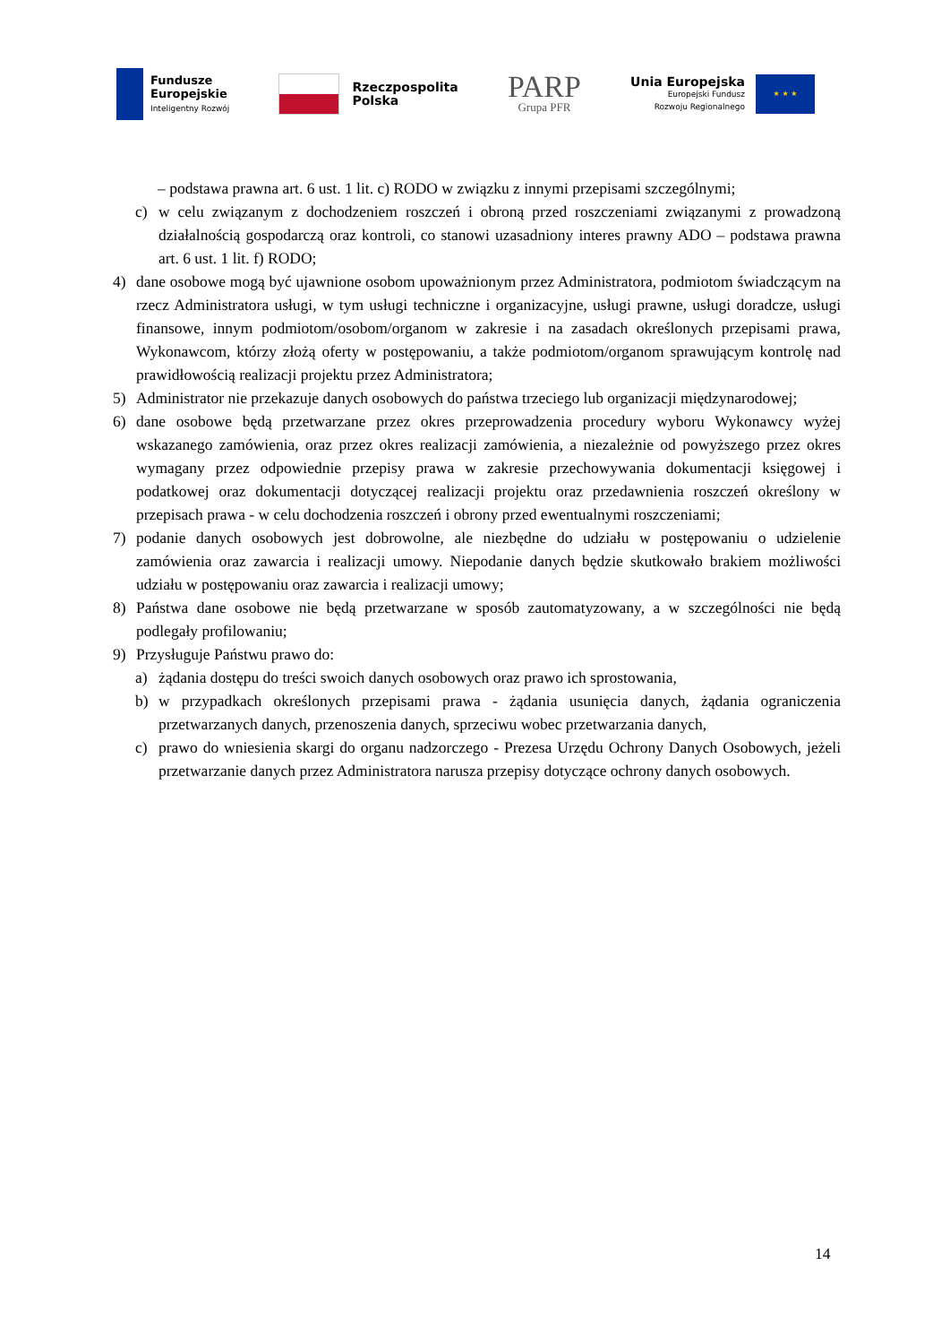Fundusze
Europejskie
Inteligentny Rozwój
Rzeczpospolita
Polska
PARP
Grupa PFR
Unia Europejska
Europejski Fundusz
Rozwoju Regionalnego
★ ★ ★
– podstawa prawna art. 6 ust. 1 lit. c) RODO w związku z innymi przepisami szczególnymi;
c) w celu związanym z dochodzeniem roszczeń i obroną przed roszczeniami związanymi z prowadzoną działalnością gospodarczą oraz kontroli, co stanowi uzasadniony interes prawny ADO – podstawa prawna art. 6 ust. 1 lit. f) RODO;
4) dane osobowe mogą być ujawnione osobom upoważnionym przez Administratora, podmiotom świadczącym na rzecz Administratora usługi, w tym usługi techniczne i organizacyjne, usługi prawne, usługi doradcze, usługi finansowe, innym podmiotom/osobom/organom w zakresie i na zasadach określonych przepisami prawa, Wykonawcom, którzy złożą oferty w postępowaniu, a także podmiotom/organom sprawującym kontrolę nad prawidłowością realizacji projektu przez Administratora;
5) Administrator nie przekazuje danych osobowych do państwa trzeciego lub organizacji międzynarodowej;
6) dane osobowe będą przetwarzane przez okres przeprowadzenia procedury wyboru Wykonawcy wyżej wskazanego zamówienia, oraz przez okres realizacji zamówienia, a niezależnie od powyższego przez okres wymagany przez odpowiednie przepisy prawa w zakresie przechowywania dokumentacji księgowej i podatkowej oraz dokumentacji dotyczącej realizacji projektu oraz przedawnienia roszczeń określony w przepisach prawa - w celu dochodzenia roszczeń i obrony przed ewentualnymi roszczeniami;
7) podanie danych osobowych jest dobrowolne, ale niezbędne do udziału w postępowaniu o udzielenie zamówienia oraz zawarcia i realizacji umowy. Niepodanie danych będzie skutkowało brakiem możliwości udziału w postępowaniu oraz zawarcia i realizacji umowy;
8) Państwa dane osobowe nie będą przetwarzane w sposób zautomatyzowany, a w szczególności nie będą podlegały profilowaniu;
9) Przysługuje Państwu prawo do:
a) żądania dostępu do treści swoich danych osobowych oraz prawo ich sprostowania,
b) w przypadkach określonych przepisami prawa - żądania usunięcia danych, żądania ograniczenia przetwarzanych danych, przenoszenia danych, sprzeciwu wobec przetwarzania danych,
c) prawo do wniesienia skargi do organu nadzorczego - Prezesa Urzędu Ochrony Danych Osobowych, jeżeli przetwarzanie danych przez Administratora narusza przepisy dotyczące ochrony danych osobowych.
14